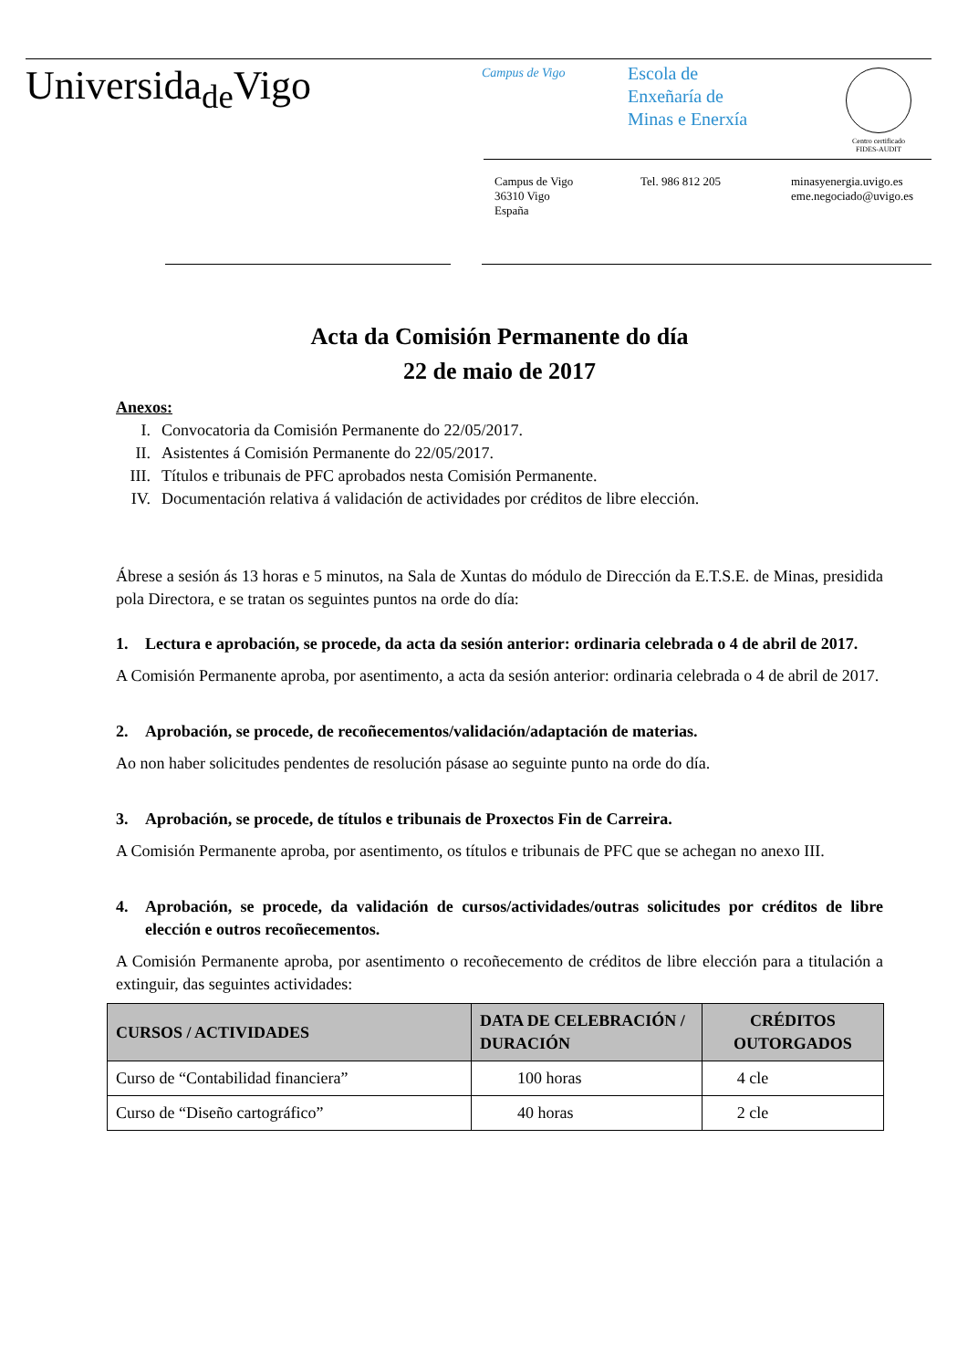Universida<sub>de</sub>Vigo
Campus de Vigo
Escola de
Enxeñaría de
Minas e Enerxía
Centro certificado
FIDES-AUDIT
Campus de Vigo
36310 Vigo
España
Tel. 986 812 205 minasyenergia.uvigo.es
eme.negociado@uvigo.es
Acta da Comisión Permanente do día
22 de maio de 2017
Anexos:
I. Convocatoria da Comisión Permanente do 22/05/2017.
II. Asistentes á Comisión Permanente do 22/05/2017.
III. Títulos e tribunais de PFC aprobados nesta Comisión Permanente.
IV. Documentación relativa á validación de actividades por créditos de libre elección.
Ábrese a sesión ás 13 horas e 5 minutos, na Sala de Xuntas do módulo de Dirección da E.T.S.E. de Minas, presidida pola Directora, e se tratan os seguintes puntos na orde do día:
1. Lectura e aprobación, se procede, da acta da sesión anterior: ordinaria celebrada o 4 de abril de 2017.
A Comisión Permanente aproba, por asentimento, a acta da sesión anterior: ordinaria celebrada o 4 de abril de 2017.
2. Aprobación, se procede, de recoñecementos/validación/adaptación de materias.
Ao non haber solicitudes pendentes de resolución pásase ao seguinte punto na orde do día.
3. Aprobación, se procede, de títulos e tribunais de Proxectos Fin de Carreira.
A Comisión Permanente aproba, por asentimento, os títulos e tribunais de PFC que se achegan no anexo III.
4. Aprobación, se procede, da validación de cursos/actividades/outras solicitudes por créditos de libre elección e outros recoñecementos.
A Comisión Permanente aproba, por asentimento o recoñecemento de créditos de libre elección para a titulación a extinguir, das seguintes actividades:
| CURSOS / ACTIVIDADES | DATA DE CELEBRACIÓN / DURACIÓN | CRÉDITOS OUTORGADOS |
| --- | --- | --- |
| Curso de “Contabilidad financiera” | 100 horas | 4 cle |
| Curso de “Diseño cartográfico” | 40 horas | 2 cle |